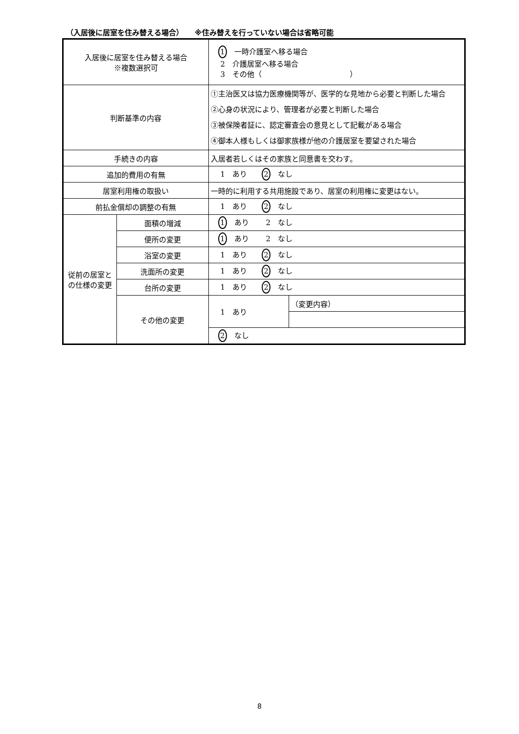（入居後に居室を住み替える場合）　　※住み替えを行っていない場合は省略可能
| 入居後に居室を住み替える場合 ※複数選択可 | | 1 一時介護室へ移る場合 2 介護居室へ移る場合 3 その他（ ） | |
| 判断基準の内容 | | ①主治医又は協力医療機関等が、医学的な見地から必要と判断した場合 ②心身の状況により、管理者が必要と判断した場合 ③被保険者証に、認定審査会の意見として記載がある場合 ④御本人様もしくは御家族様が他の介護居室を要望された場合 | |
| 手続きの内容 | | 入居者若しくはその家族と同意書を交わす。 | |
| 追加的費用の有無 | | 1 あり 2 なし | |
| 居室利用権の取扱い | | 一時的に利用する共用施設であり、居室の利用権に変更はない。 | |
| 前払金償却の調整の有無 | | 1 あり 2 なし | |
| 従前の居室との仕様の変更 | 面積の増減 | 1 あり 2 なし | |
| | 便所の変更 | 1 あり 2 なし | |
| | 浴室の変更 | 1 あり 2 なし | |
| | 洗面所の変更 | 1 あり 2 なし | |
| | 台所の変更 | 1 あり 2 なし | |
| | その他の変更 | 1 あり | （変更内容） |
| | | 2 なし | |
8